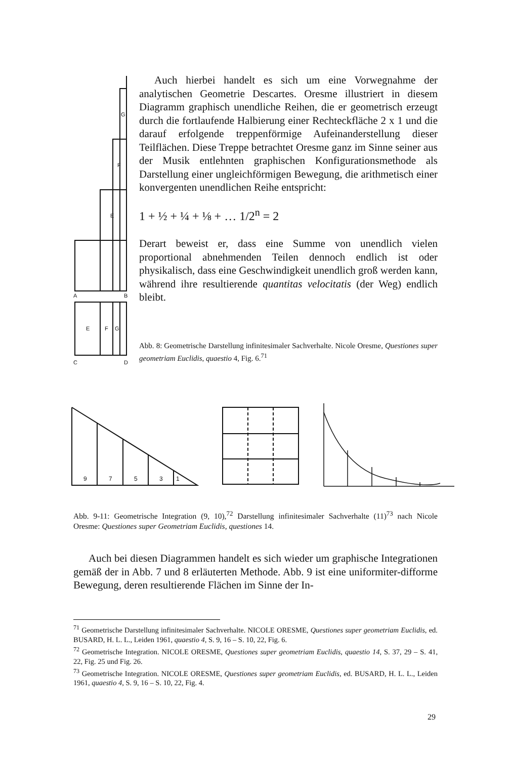A
B
C
D
E
F
G
E
F
G
Auch hierbei handelt es sich um eine Vorwegnahme der analytischen Geometrie Descartes. Oresme illustriert in diesem Diagramm graphisch unendliche Reihen, die er geometrisch erzeugt durch die fortlaufende Halbierung einer Rechteckfläche 2 x 1 und die darauf erfolgende treppenförmige Aufeinanderstellung dieser Teilflächen. Diese Treppe betrachtet Oresme ganz im Sinne seiner aus der Musik entlehnten graphischen Konfigurationsmethode als Darstellung einer ungleichförmigen Bewegung, die arithmetisch einer konvergenten unendlichen Reihe entspricht:
1 + ½ + ¼ + ⅛ + … 1/2<sup>n</sup> = 2
Derart beweist er, dass eine Summe von unendlich vielen proportional abnehmenden Teilen dennoch endlich ist oder physikalisch, dass eine Geschwindigkeit unendlich groß werden kann, während ihre resultierende quantitas velocitatis (der Weg) endlich bleibt.
Abb. 8: Geometrische Darstellung infinitesimaler Sachverhalte. Nicole Oresme, Questiones super geometriam Euclidis, quaestio 4, Fig. 6.<sup>71</sup>
9
7
5
3
1
Abb. 9-11: Geometrische Integration (9, 10),<sup>72</sup> Darstellung infinitesimaler Sachverhalte (11)<sup>73</sup> nach Nicole Oresme: Questiones super Geometriam Euclidis, questiones 14.
Auch bei diesen Diagrammen handelt es sich wieder um graphische Integrationen gemäß der in Abb. 7 und 8 erläuterten Methode. Abb. 9 ist eine uniformiter-difforme Bewegung, deren resultierende Flächen im Sinne der In-
<sup>71</sup> Geometrische Darstellung infinitesimaler Sachverhalte. NICOLE ORESME, Questiones super geometriam Euclidis, ed. BUSARD, H. L. L., Leiden 1961, quaestio 4, S. 9, 16 – S. 10, 22, Fig. 6.
<sup>72</sup> Geometrische Integration. NICOLE ORESME, Questiones super geometriam Euclidis, quaestio 14, S. 37, 29 – S. 41, 22, Fig. 25 und Fig. 26.
<sup>73</sup> Geometrische Integration. NICOLE ORESME, Questiones super geometriam Euclidis, ed. BUSARD, H. L. L., Leiden 1961, quaestio 4, S. 9, 16 – S. 10, 22, Fig. 4.
29